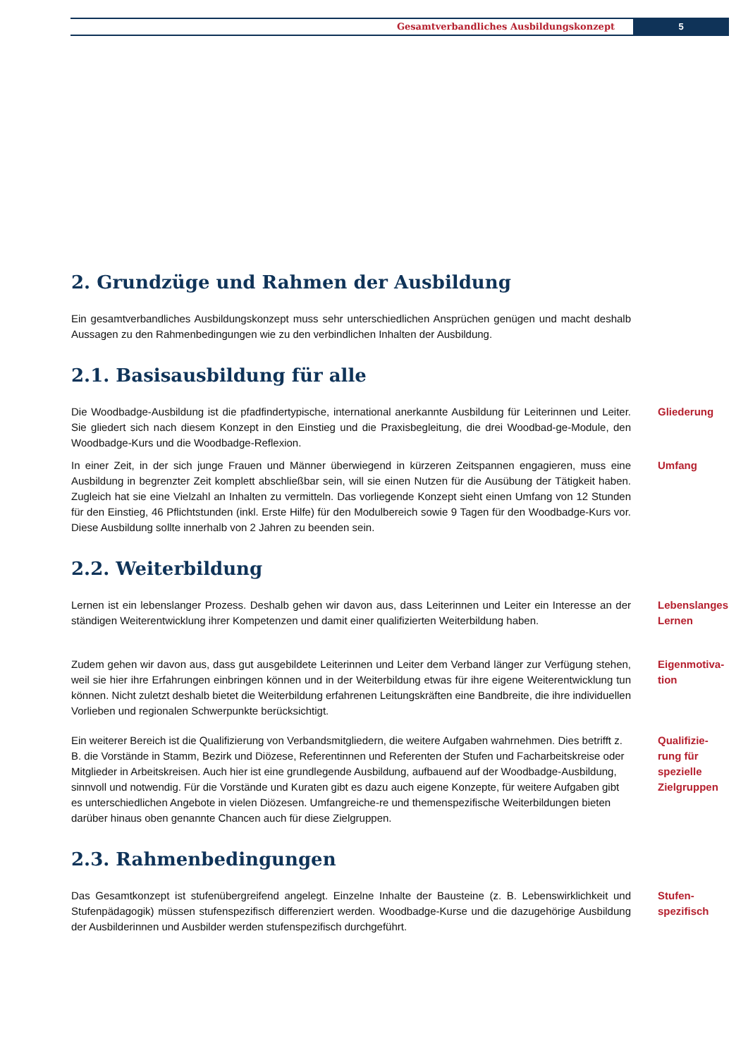Gesamtverbandliches Ausbildungskonzept
5
2. Grundzüge und Rahmen der Ausbildung
Ein gesamtverbandliches Ausbildungskonzept muss sehr unterschiedlichen Ansprüchen genügen und macht deshalb Aussagen zu den Rahmenbedingungen wie zu den verbindlichen Inhalten der Ausbildung.
2.1. Basisausbildung für alle
Die Woodbadge-Ausbildung ist die pfadfindertypische, international anerkannte Ausbildung für Leiterinnen und Leiter. Sie gliedert sich nach diesem Konzept in den Einstieg und die Praxisbegleitung, die drei Woodbad-ge-Module, den Woodbadge-Kurs und die Woodbadge-Reflexion.
Gliederung
In einer Zeit, in der sich junge Frauen und Männer überwiegend in kürzeren Zeitspannen engagieren, muss eine Ausbildung in begrenzter Zeit komplett abschließbar sein, will sie einen Nutzen für die Ausübung der Tätigkeit haben. Zugleich hat sie eine Vielzahl an Inhalten zu vermitteln. Das vorliegende Konzept sieht einen Umfang von 12 Stunden für den Einstieg, 46 Pflichtstunden (inkl. Erste Hilfe) für den Modulbereich sowie 9 Tagen für den Woodbadge-Kurs vor. Diese Ausbildung sollte innerhalb von 2 Jahren zu beenden sein.
Umfang
2.2. Weiterbildung
Lernen ist ein lebenslanger Prozess. Deshalb gehen wir davon aus, dass Leiterinnen und Leiter ein Interesse an der ständigen Weiterentwicklung ihrer Kompetenzen und damit einer qualifizierten Weiterbildung haben.
Lebenslanges
Lernen
Zudem gehen wir davon aus, dass gut ausgebildete Leiterinnen und Leiter dem Verband länger zur Verfügung stehen, weil sie hier ihre Erfahrungen einbringen können und in der Weiterbildung etwas für ihre eigene Weiterentwicklung tun können. Nicht zuletzt deshalb bietet die Weiterbildung erfahrenen Leitungskräften eine Bandbreite, die ihre individuellen Vorlieben und regionalen Schwerpunkte berücksichtigt.
Eigenmotiva-
tion
Ein weiterer Bereich ist die Qualifizierung von Verbandsmitgliedern, die weitere Aufgaben wahrnehmen. Dies betrifft z. B. die Vorstände in Stamm, Bezirk und Diözese, Referentinnen und Referenten der Stufen und Facharbeitskreise oder Mitglieder in Arbeitskreisen. Auch hier ist eine grundlegende Ausbildung, aufbauend auf der Woodbadge-Ausbildung, sinnvoll und notwendig. Für die Vorstände und Kuraten gibt es dazu auch eigene Konzepte, für weitere Aufgaben gibt es unterschiedlichen Angebote in vielen Diözesen. Umfangreiche-re und themenspezifische Weiterbildungen bieten darüber hinaus oben genannte Chancen auch für diese Zielgruppen.
Qualifizie-
rung für
spezielle
Zielgruppen
2.3. Rahmenbedingungen
Das Gesamtkonzept ist stufenübergreifend angelegt. Einzelne Inhalte der Bausteine (z. B. Lebenswirklichkeit und Stufenpädagogik) müssen stufenspezifisch differenziert werden. Woodbadge-Kurse und die dazugehörige Ausbildung der Ausbilderinnen und Ausbilder werden stufenspezifisch durchgeführt.
Stufen-
spezifisch